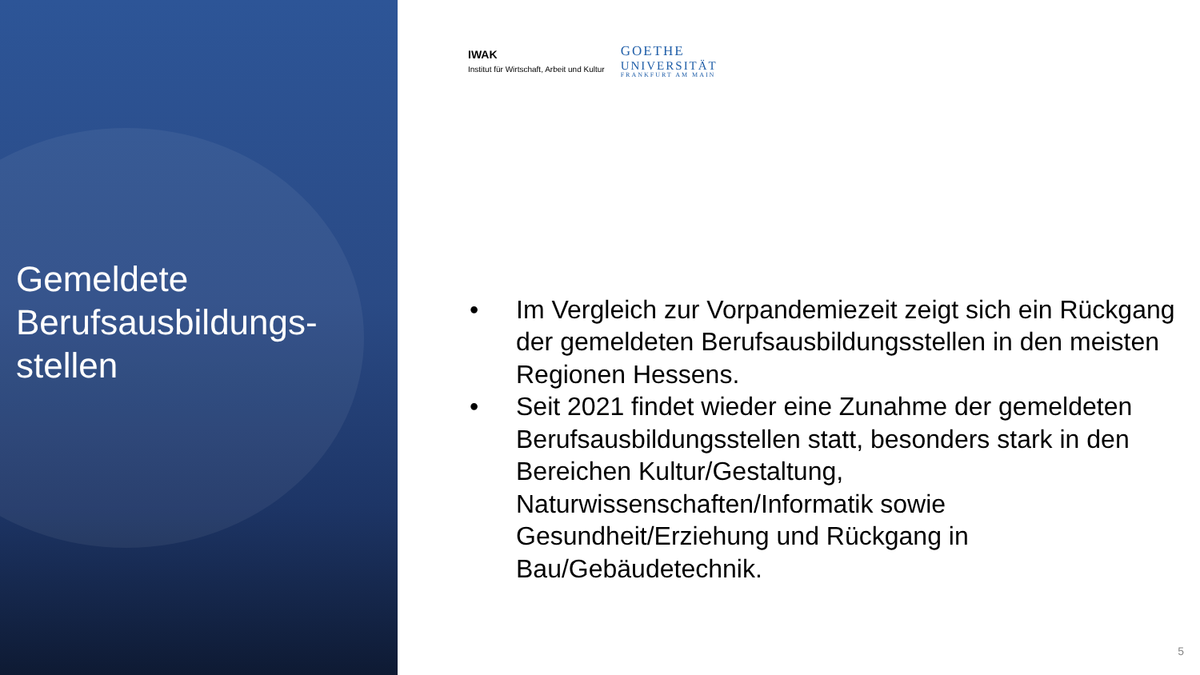Gemeldete Berufsausbildungs-stellen
IWAK
Institut für Wirtschaft, Arbeit und Kultur
GOETHE
UNIVERSITÄT
FRANKFURT AM MAIN
• Im Vergleich zur Vorpandemiezeit zeigt sich ein Rückgang der gemeldeten Berufsausbildungsstellen in den meisten Regionen Hessens.
• Seit 2021 findet wieder eine Zunahme der gemeldeten Berufsausbildungsstellen statt, besonders stark in den Bereichen Kultur/Gestaltung, Naturwissenschaften/Informatik sowie Gesundheit/Erziehung und Rückgang in Bau/Gebäudetechnik.
5